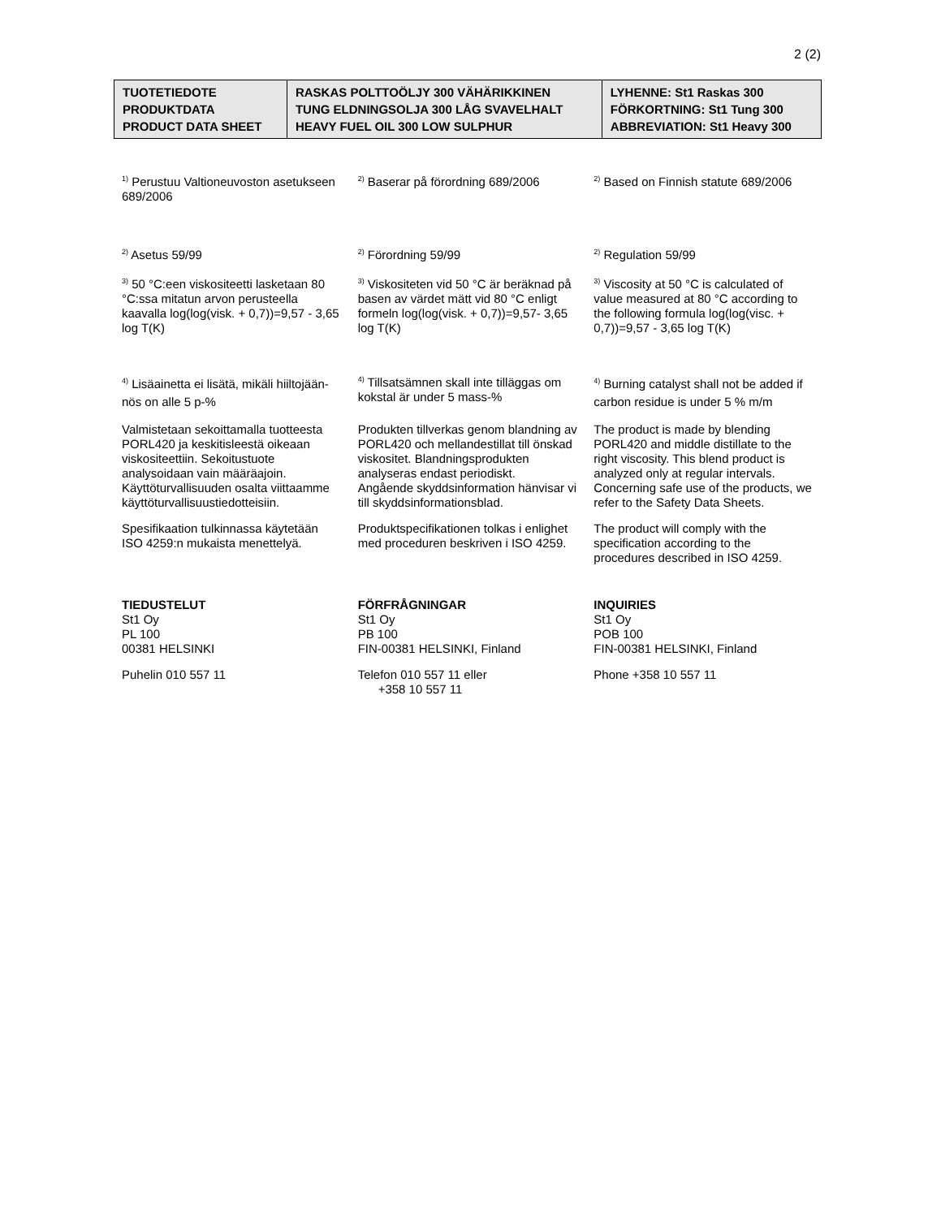2 (2)
| TUOTETIEDOTE PRODUKTDATA PRODUCT DATA SHEET | RASKAS POLTTOÖLJY 300 VÄHÄRIKKINEN TUNG ELDNINGSOLJA 300 LÅG SVAVELHALT HEAVY FUEL OIL 300 LOW SULPHUR | LYHENNE: St1 Raskas 300 FÖRKORTNING: St1 Tung 300 ABBREVIATION: St1 Heavy 300 |
| <sup>1)</sup> Perustuu Valtioneuvoston asetukseen 689/2006 | <sup>2)</sup> Baserar på förordning 689/2006 | <sup>2)</sup> Based on Finnish statute 689/2006 |
| <sup>2)</sup> Asetus 59/99 | <sup>2)</sup> Förordning 59/99 | <sup>2)</sup> Regulation 59/99 |
| <sup>3)</sup> 50 °C:een viskositeetti lasketaan 80 °C:ssa mitatun arvon perusteella kaavalla log(log(visk. + 0,7))=9,57 - 3,65 log T(K) | <sup>3)</sup> Viskositeten vid 50 °C är beräknad på basen av värdet mätt vid 80 °C enligt formeln log(log(visk. + 0,7))=9,57- 3,65 log T(K) | <sup>3)</sup> Viscosity at 50 °C is calculated of value measured at 80 °C according to the following formula log(log(visc. + 0,7))=9,57 - 3,65 log T(K) |
| <sup>4)</sup> Lisäainetta ei lisätä, mikäli hiiltojään-nös on alle 5 p-% | <sup>4)</sup> Tillsatsämnen skall inte tilläggas om kokstal är under 5 mass-% | <sup>4)</sup> Burning catalyst shall not be added if carbon residue is under 5 % m/m |
| Valmistetaan sekoittamalla tuotteesta PORL420 ja keskitisleestä oikeaan viskositeettiin. Sekoitustuote analysoidaan vain määräajoin. | Produkten tillverkas genom blandning av PORL420 och mellandestillat till önskad viskositet. Blandningsprodukten analyseras endast periodiskt. | The product is made by blending PORL420 and middle distillate to the right viscosity. This blend product is analyzed only at regular intervals. |
| Käyttöturvallisuuden osalta viittaamme käyttöturvallisuustiedotteisiin. | Angående skyddsinformation hänvisar vi till skyddsinformationsblad. | Concerning safe use of the products, we refer to the Safety Data Sheets. |
| Spesifikaation tulkinnassa käytetään ISO 4259:n mukaista menettelyä. | Produktspecifikationen tolkas i enlighet med proceduren beskriven i ISO 4259. | The product will comply with the specification according to the procedures described in ISO 4259. |
| TIEDUSTELUT St1 Oy PL 100 00381 HELSINKI | FÖRFRÅGNINGAR St1 Oy PB 100 FIN-00381 HELSINKI, Finland | INQUIRIES St1 Oy POB 100 FIN-00381 HELSINKI, Finland |
| Puhelin 010 557 11 | Telefon 010 557 11 eller +358 10 557 11 | Phone +358 10 557 11 |